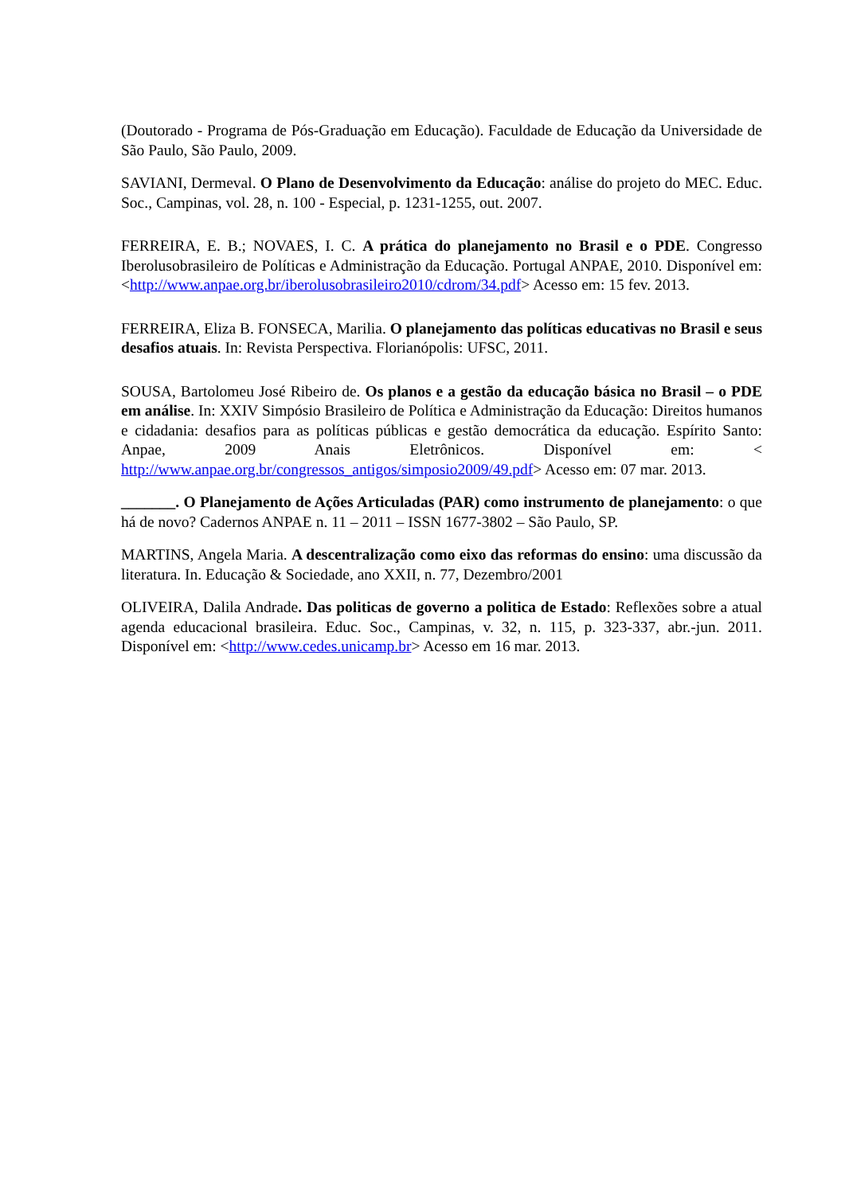(Doutorado - Programa de Pós-Graduação em Educação). Faculdade de Educação da Universidade de São Paulo, São Paulo, 2009.
SAVIANI, Dermeval. O Plano de Desenvolvimento da Educação: análise do projeto do MEC. Educ. Soc., Campinas, vol. 28, n. 100 - Especial, p. 1231-1255, out. 2007.
FERREIRA, E. B.; NOVAES, I. C. A prática do planejamento no Brasil e o PDE. Congresso Iberolusobrasileiro de Políticas e Administração da Educação. Portugal ANPAE, 2010. Disponível em: <http://www.anpae.org.br/iberolusobrasileiro2010/cdrom/34.pdf> Acesso em: 15 fev. 2013.
FERREIRA, Eliza B. FONSECA, Marilia. O planejamento das políticas educativas no Brasil e seus desafios atuais. In: Revista Perspectiva. Florianópolis: UFSC, 2011.
SOUSA, Bartolomeu José Ribeiro de. Os planos e a gestão da educação básica no Brasil – o PDE em análise. In: XXIV Simpósio Brasileiro de Política e Administração da Educação: Direitos humanos e cidadania: desafios para as políticas públicas e gestão democrática da educação. Espírito Santo: Anpae, 2009 Anais Eletrônicos. Disponível em: < http://www.anpae.org.br/congressos_antigos/simposio2009/49.pdf> Acesso em: 07 mar. 2013.
_______. O Planejamento de Ações Articuladas (PAR) como instrumento de planejamento: o que há de novo? Cadernos ANPAE n. 11 – 2011 – ISSN 1677-3802 – São Paulo, SP.
MARTINS, Angela Maria. A descentralização como eixo das reformas do ensino: uma discussão da literatura. In. Educação & Sociedade, ano XXII, n. 77, Dezembro/2001
OLIVEIRA, Dalila Andrade. Das politicas de governo a politica de Estado: Reflexões sobre a atual agenda educacional brasileira. Educ. Soc., Campinas, v. 32, n. 115, p. 323-337, abr.-jun. 2011. Disponível em: <http://www.cedes.unicamp.br> Acesso em 16 mar. 2013.